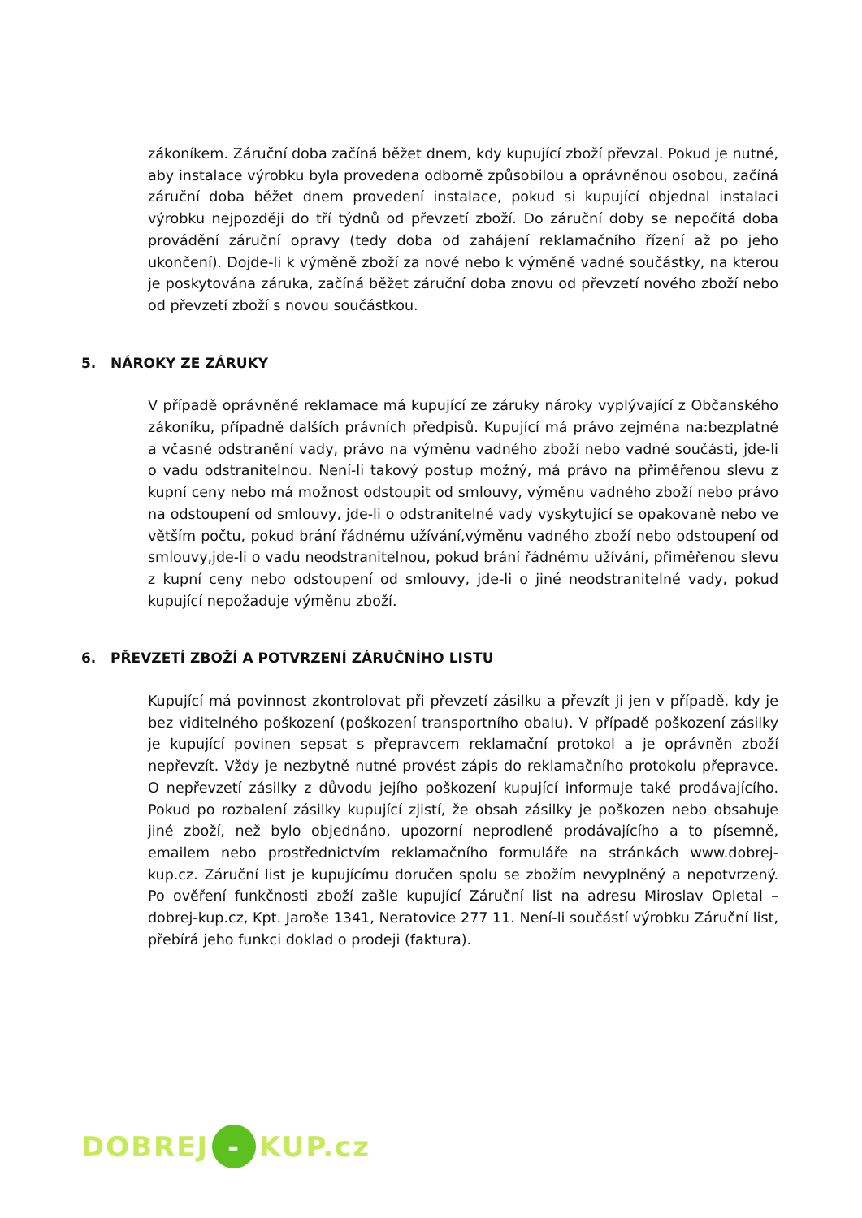zákoníkem. Záruční doba začíná běžet dnem, kdy kupující zboží převzal. Pokud je nutné, aby instalace výrobku byla provedena odborně způsobilou a oprávněnou osobou, začíná záruční doba běžet dnem provedení instalace, pokud si kupující objednal instalaci výrobku nejpozději do tří týdnů od převzetí zboží. Do záruční doby se nepočítá doba provádění záruční opravy (tedy doba od zahájení reklamačního řízení až po jeho ukončení). Dojde-li k výměně zboží za nové nebo k výměně vadné součástky, na kterou je poskytována záruka, začíná běžet záruční doba znovu od převzetí nového zboží nebo od převzetí zboží s novou součástkou.
5. NÁROKY ZE ZÁRUKY
V případě oprávněné reklamace má kupující ze záruky nároky vyplývající z Občanského zákoníku, případně dalších právních předpisů. Kupující má právo zejména na:bezplatné a včasné odstranění vady, právo na výměnu vadného zboží nebo vadné součásti, jde-li o vadu odstranitelnou. Není-li takový postup možný, má právo na přiměřenou slevu z kupní ceny nebo má možnost odstoupit od smlouvy, výměnu vadného zboží nebo právo na odstoupení od smlouvy, jde-li o odstranitelné vady vyskytující se opakovaně nebo ve větším počtu, pokud brání řádnému užívání,výměnu vadného zboží nebo odstoupení od smlouvy,jde-li o vadu neodstranitelnou, pokud brání řádnému užívání, přiměřenou slevu z kupní ceny nebo odstoupení od smlouvy, jde-li o jiné neodstranitelné vady, pokud kupující nepožaduje výměnu zboží.
6. PŘEVZETÍ ZBOŽÍ A POTVRZENÍ ZÁRUČNÍHO LISTU
Kupující má povinnost zkontrolovat při převzetí zásilku a převzít ji jen v případě, kdy je bez viditelného poškození (poškození transportního obalu). V případě poškození zásilky je kupující povinen sepsat s přepravcem reklamační protokol a je oprávněn zboží nepřevzít. Vždy je nezbytně nutné provést zápis do reklamačního protokolu přepravce. O nepřevzetí zásilky z důvodu jejího poškození kupující informuje také prodávajícího. Pokud po rozbalení zásilky kupující zjistí, že obsah zásilky je poškozen nebo obsahuje jiné zboží, než bylo objednáno, upozorní neprodleně prodávajícího a to písemně, emailem nebo prostřednictvím reklamačního formuláře na stránkách www.dobrej-kup.cz. Záruční list je kupujícímu doručen spolu se zbožím nevyplněný a nepotvrzený. Po ověření funkčnosti zboží zašle kupující Záruční list na adresu Miroslav Opletal – dobrej-kup.cz, Kpt. Jaroše 1341, Neratovice 277 11. Není-li součástí výrobku Záruční list, přebírá jeho funkci doklad o prodeji (faktura).
DOBREJ - KUP.cz